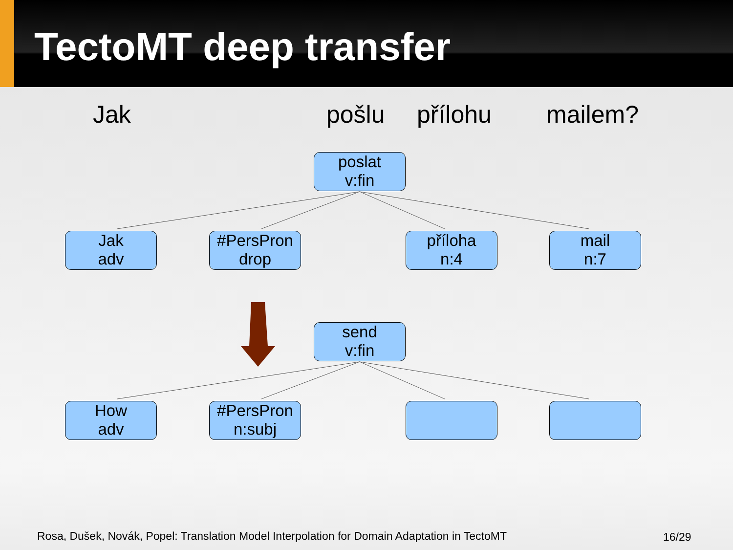TectoMT deep transfer
Jak pošlu přílohu mailem?
poslat
v:fin
Jak
adv
#PersPron
drop
příloha
n:4
mail
n:7
send
v:fin
How
adv
#PersPron
n:subj
Rosa, Dušek, Novák, Popel: Translation Model Interpolation for Domain Adaptation in TectoMT
16/29